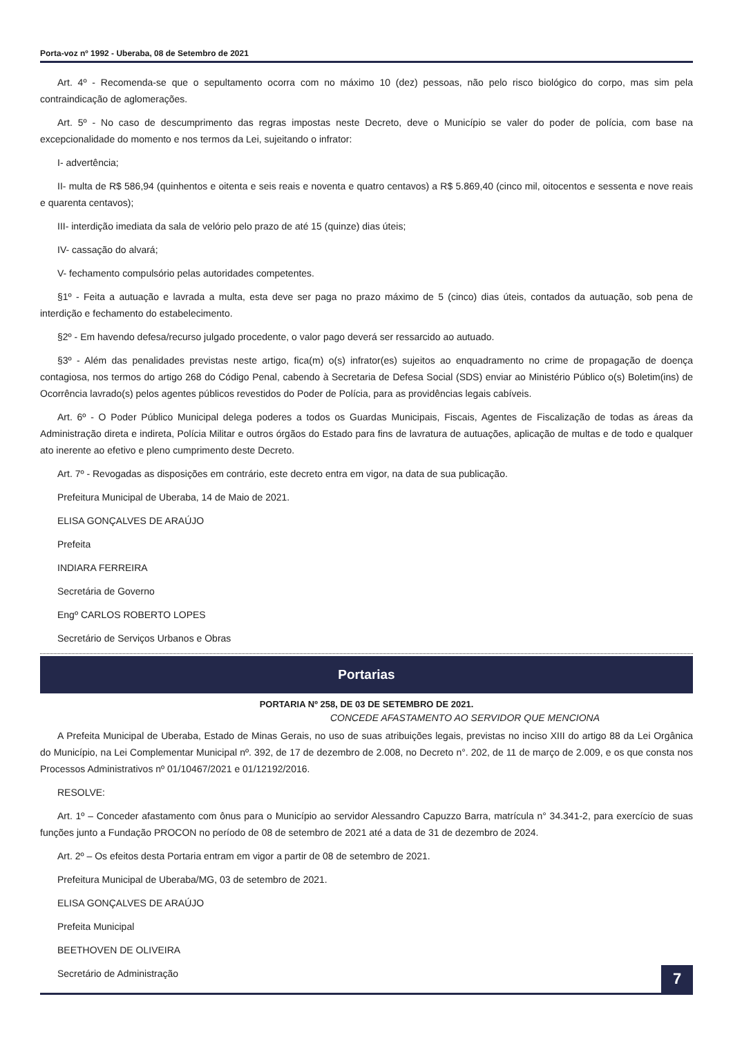Porta-voz nº 1992 - Uberaba, 08 de Setembro de 2021
Art. 4º - Recomenda-se que o sepultamento ocorra com no máximo 10 (dez) pessoas, não pelo risco biológico do corpo, mas sim pela contraindicação de aglomerações.
Art. 5º - No caso de descumprimento das regras impostas neste Decreto, deve o Município se valer do poder de polícia, com base na excepcionalidade do momento e nos termos da Lei, sujeitando o infrator:
I- advertência;
II- multa de R$ 586,94 (quinhentos e oitenta e seis reais e noventa e quatro centavos) a R$ 5.869,40 (cinco mil, oitocentos e sessenta e nove reais e quarenta centavos);
III- interdição imediata da sala de velório pelo prazo de até 15 (quinze) dias úteis;
IV- cassação do alvará;
V- fechamento compulsório pelas autoridades competentes.
§1º - Feita a autuação e lavrada a multa, esta deve ser paga no prazo máximo de 5 (cinco) dias úteis, contados da autuação, sob pena de interdição e fechamento do estabelecimento.
§2º - Em havendo defesa/recurso julgado procedente, o valor pago deverá ser ressarcido ao autuado.
§3º - Além das penalidades previstas neste artigo, fica(m) o(s) infrator(es) sujeitos ao enquadramento no crime de propagação de doença contagiosa, nos termos do artigo 268 do Código Penal, cabendo à Secretaria de Defesa Social (SDS) enviar ao Ministério Público o(s) Boletim(ins) de Ocorrência lavrado(s) pelos agentes públicos revestidos do Poder de Polícia, para as providências legais cabíveis.
Art. 6º - O Poder Público Municipal delega poderes a todos os Guardas Municipais, Fiscais, Agentes de Fiscalização de todas as áreas da Administração direta e indireta, Polícia Militar e outros órgãos do Estado para fins de lavratura de autuações, aplicação de multas e de todo e qualquer ato inerente ao efetivo e pleno cumprimento deste Decreto.
Art. 7º - Revogadas as disposições em contrário, este decreto entra em vigor, na data de sua publicação.
Prefeitura Municipal de Uberaba, 14 de Maio de 2021.
ELISA GONÇALVES DE ARAÚJO
Prefeita
INDIARA FERREIRA
Secretária de Governo
Engº CARLOS ROBERTO LOPES
Secretário de Serviços Urbanos e Obras
Portarias
PORTARIA Nº 258, DE 03 DE SETEMBRO DE 2021.
CONCEDE AFASTAMENTO AO SERVIDOR QUE MENCIONA
A Prefeita Municipal de Uberaba, Estado de Minas Gerais, no uso de suas atribuições legais, previstas no inciso XIII do artigo 88 da Lei Orgânica do Município, na Lei Complementar Municipal nº. 392, de 17 de dezembro de 2.008, no Decreto n°. 202, de 11 de março de 2.009, e os que consta nos Processos Administrativos nº 01/10467/2021 e 01/12192/2016.
RESOLVE:
Art. 1º – Conceder afastamento com ônus para o Município ao servidor Alessandro Capuzzo Barra, matrícula n° 34.341-2, para exercício de suas funções junto a Fundação PROCON no período de 08 de setembro de 2021 até a data de 31 de dezembro de 2024.
Art. 2º – Os efeitos desta Portaria entram em vigor a partir de 08 de setembro de 2021.
Prefeitura Municipal de Uberaba/MG, 03 de setembro de 2021.
ELISA GONÇALVES DE ARAÚJO
Prefeita Municipal
BEETHOVEN DE OLIVEIRA
Secretário de Administração
7